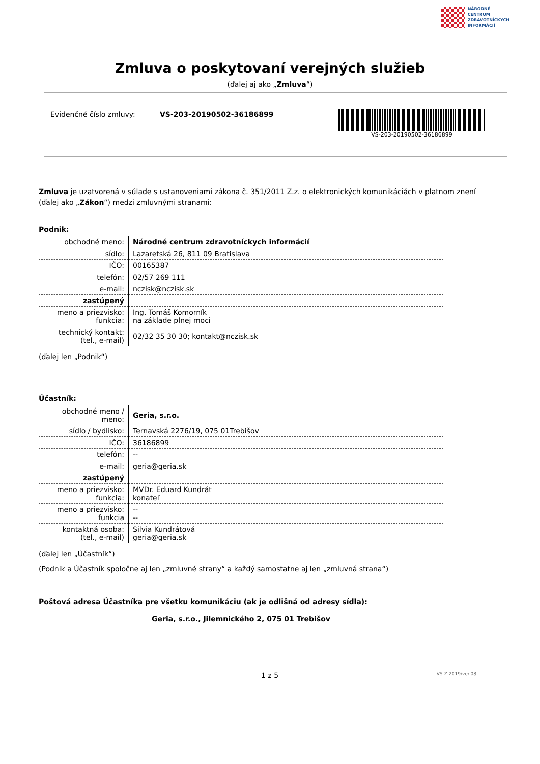NÁRODNÉ
CENTRUM
ZDRAVOTNÍCKYCH
INFORMÁCIÍ
Zmluva o poskytovaní verejných služieb
(ďalej aj ako „Zmluva“)
Evidenčné číslo zmluvy: VS-203-20190502-36186899
VS-203-20190502-36186899
Zmluva je uzatvorená v súlade s ustanoveniami zákona č. 351/2011 Z.z. o elektronických komunikáciách v platnom znení (ďalej ako „Zákon“) medzi zmluvnými stranami:
Podnik:
| obchodné meno: | Národné centrum zdravotníckych informácií |
| sídlo: | Lazaretská 26, 811 09 Bratislava |
| IČO: | 00165387 |
| telefón: | 02/57 269 111 |
| e-mail: | nczisk@nczisk.sk |
| zastúpený | |
| meno a priezvisko: funkcia: | Ing. Tomáš Komorník na základe plnej moci |
| technický kontakt: (tel., e-mail) | 02/32 35 30 30; kontakt@nczisk.sk |
(ďalej len „Podnik“)
Účastník:
| obchodné meno / meno: | Geria, s.r.o. |
| sídlo / bydlisko: | Ternavská 2276/19, 075 01Trebišov |
| IČO: | 36186899 |
| telefón: | -- |
| e-mail: | geria@geria.sk |
| zastúpený | |
| meno a priezvisko: funkcia: | MVDr. Eduard Kundrát konateľ |
| meno a priezvisko: funkcia | -- -- |
| kontaktná osoba: (tel., e-mail) | Silvia Kundrátová geria@geria.sk |
(ďalej len „Účastník“)
(Podnik a Účastník spoločne aj len „zmluvné strany“ a každý samostatne aj len „zmluvná strana“)
Poštová adresa Účastníka pre všetku komunikáciu (ak je odlišná od adresy sídla):
Geria, s.r.o., Jilemnického 2, 075 01 Trebišov
1 z 5 VS-Z-2019/ver.08